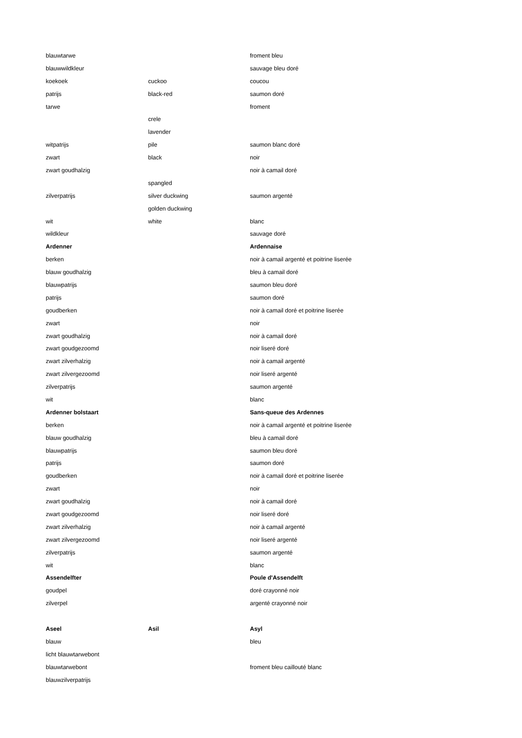| blauwtarwe | | froment bleu |
| blauwwildkleur | | sauvage bleu doré |
| koekoek | cuckoo | coucou |
| patrijs | black-red | saumon doré |
| tarwe | | froment |
| | crele | |
| | lavender | |
| witpatrijs | pile | saumon blanc doré |
| zwart | black | noir |
| zwart goudhalzig | | noir à camail doré |
| | spangled | |
| zilverpatrijs | silver duckwing | saumon argenté |
| | golden duckwing | |
| wit | white | blanc |
| wildkleur | | sauvage doré |
| Ardenner | | Ardennaise |
| berken | | noir à camail argenté et poitrine liserée |
| blauw goudhalzig | | bleu à camail doré |
| blauwpatrijs | | saumon bleu doré |
| patrijs | | saumon doré |
| goudberken | | noir à camail doré et poitrine liserée |
| zwart | | noir |
| zwart goudhalzig | | noir à camail doré |
| zwart goudgezoomd | | noir liseré doré |
| zwart zilverhalzig | | noir à camail argenté |
| zwart zilvergezoomd | | noir liseré argenté |
| zilverpatrijs | | saumon argenté |
| wit | | blanc |
| Ardenner bolstaart | | Sans-queue des Ardennes |
| berken | | noir à camail argenté et poitrine liserée |
| blauw goudhalzig | | bleu à camail doré |
| blauwpatrijs | | saumon bleu doré |
| patrijs | | saumon doré |
| goudberken | | noir à camail doré et poitrine liserée |
| zwart | | noir |
| zwart goudhalzig | | noir à camail doré |
| zwart goudgezoomd | | noir liseré doré |
| zwart zilverhalzig | | noir à camail argenté |
| zwart zilvergezoomd | | noir liseré argenté |
| zilverpatrijs | | saumon argenté |
| wit | | blanc |
| Assendelfter | | Poule d'Assendelft |
| goudpel | | doré crayonné noir |
| zilverpel | | argenté crayonné noir |
| Aseel | Asil | Asyl |
| blauw | | bleu |
| licht blauwtarwebont | | |
| blauwtarwebont | | froment bleu caillouté blanc |
| blauwzilverpatrijs | | |